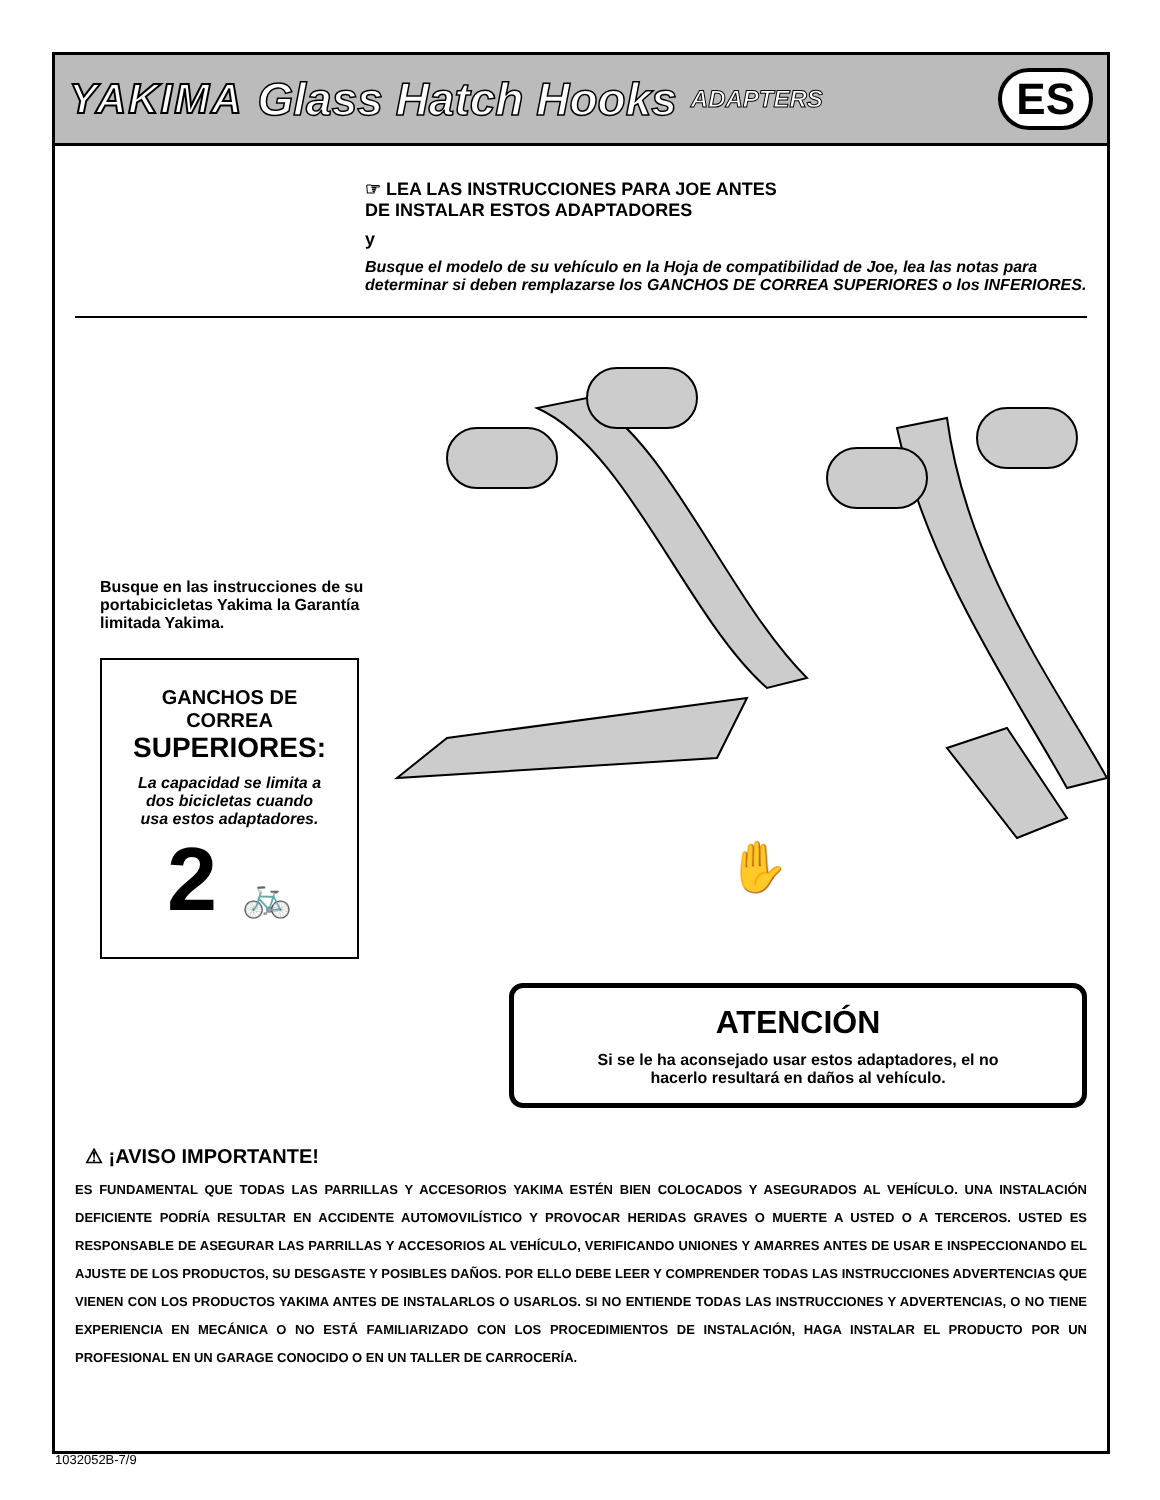YAKIMA Glass Hatch Hooks ADAPTERS ES
☞ LEA LAS INSTRUCCIONES PARA JOE ANTES
DE INSTALAR ESTOS ADAPTADORES
y
Busque el modelo de su vehículo en la Hoja de compatibilidad de Joe, lea las notas para determinar si deben remplazarse los GANCHOS DE CORREA SUPERIORES o los INFERIORES.
Busque en las instrucciones de su portabicicletas Yakima la Garantía limitada Yakima.
GANCHOS DE
CORREA
SUPERIORES:
La capacidad se limita a
dos bicicletas cuando
usa estos adaptadores.
2 🚲
✋
ATENCIÓN
Si se le ha aconsejado usar estos adaptadores, el no
hacerlo resultará en daños al vehículo.
⚠ ¡AVISO IMPORTANTE!
ES FUNDAMENTAL QUE TODAS LAS PARRILLAS Y ACCESORIOS YAKIMA ESTÉN BIEN COLOCADOS Y ASEGURADOS AL VEHÍCULO. UNA INSTALACIÓN DEFICIENTE PODRÍA RESULTAR EN ACCIDENTE AUTOMOVILÍSTICO Y PROVOCAR HERIDAS GRAVES O MUERTE A USTED O A TERCEROS. USTED ES RESPONSABLE DE ASEGURAR LAS PARRILLAS Y ACCESORIOS AL VEHÍCULO, VERIFICANDO UNIONES Y AMARRES ANTES DE USAR E INSPECCIONANDO EL AJUSTE DE LOS PRODUCTOS, SU DESGASTE Y POSIBLES DAÑOS. POR ELLO DEBE LEER Y COMPRENDER TODAS LAS INSTRUCCIONES ADVERTENCIAS QUE VIENEN CON LOS PRODUCTOS YAKIMA ANTES DE INSTALARLOS O USARLOS. SI NO ENTIENDE TODAS LAS INSTRUCCIONES Y ADVERTENCIAS, O NO TIENE EXPERIENCIA EN MECÁNICA O NO ESTÁ FAMILIARIZADO CON LOS PROCEDIMIENTOS DE INSTALACIÓN, HAGA INSTALAR EL PRODUCTO POR UN PROFESIONAL EN UN GARAGE CONOCIDO O EN UN TALLER DE CARROCERÍA.
1032052B-7/9